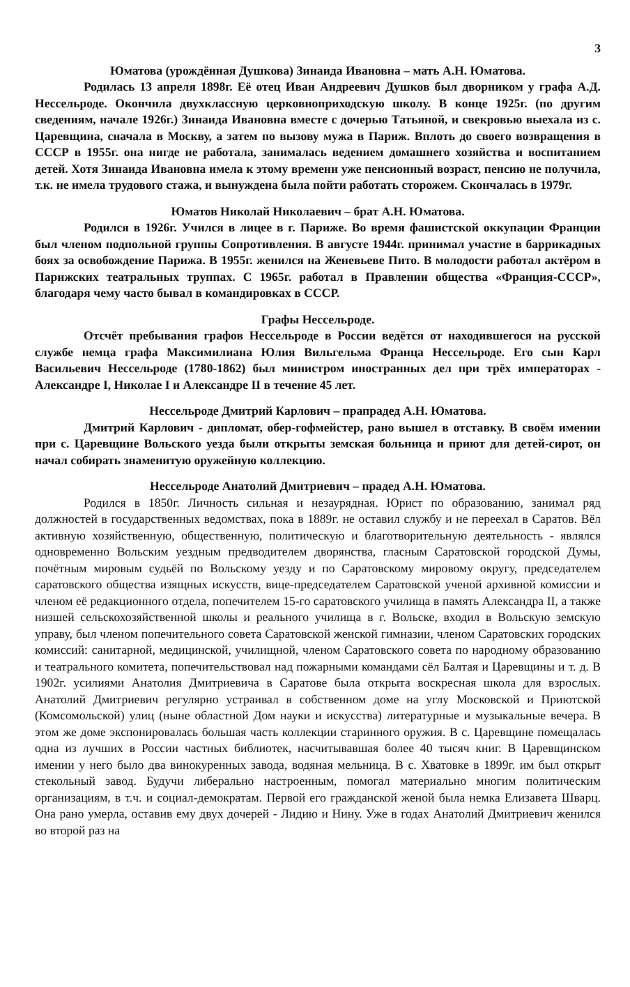3
Юматова (урождённая Душкова) Зинаида Ивановна – мать А.Н. Юматова.
Родилась 13 апреля 1898г. Её отец Иван Андреевич Душков был дворником у графа А.Д. Нессельроде. Окончила двухклассную церковноприходскую школу. В конце 1925г. (по другим сведениям, начале 1926г.) Зинаида Ивановна вместе с дочерью Татьяной, и свекровью выехала из с. Царевщина, сначала в Москву, а затем по вызову мужа в Париж. Вплоть до своего возвращения в СССР в 1955г. она нигде не работала, занималась ведением домашнего хозяйства и воспитанием детей. Хотя Зинаида Ивановна имела к этому времени уже пенсионный возраст, пенсию не получила, т.к. не имела трудового стажа, и вынуждена была пойти работать сторожем. Скончалась в 1979г.
Юматов Николай Николаевич – брат А.Н. Юматова.
Родился в 1926г. Учился в лицее в г. Париже. Во время фашистской оккупации Франции был членом подпольной группы Сопротивления. В августе 1944г. принимал участие в баррикадных боях за освобождение Парижа. В 1955г. женился на Женевьеве Пито. В молодости работал актёром в Парижских театральных труппах. С 1965г. работал в Правлении общества «Франция-СССР», благодаря чему часто бывал в командировках в СССР.
Графы Нессельроде.
Отсчёт пребывания графов Нессельроде в России ведётся от находившегося на русской службе немца графа Максимилиана Юлия Вильгельма Франца Нессельроде. Его сын Карл Васильевич Нессельроде (1780-1862) был министром иностранных дел при трёх императорах - Александре I, Николае I и Александре II в течение 45 лет.
Нессельроде Дмитрий Карлович – прапрадед А.Н. Юматова.
Дмитрий Карлович - дипломат, обер-гофмейстер, рано вышел в отставку. В своём имении при с. Царевщине Вольского уезда были открыты земская больница и приют для детей-сирот, он начал собирать знаменитую оружейную коллекцию.
Нессельроде Анатолий Дмитриевич – прадед А.Н. Юматова.
Родился в 1850г. Личность сильная и незаурядная. Юрист по образованию, занимал ряд должностей в государственных ведомствах, пока в 1889г. не оставил службу и не переехал в Саратов. Вёл активную хозяйственную, общественную, политическую и благотворительную деятельность - являлся одновременно Вольским уездным предводителем дворянства, гласным Саратовской городской Думы, почётным мировым судьёй по Вольскому уезду и по Саратовскому мировому округу, председателем саратовского общества изящных искусств, вице-председателем Саратовской ученой архивной комиссии и членом её редакционного отдела, попечителем 15-го саратовского училища в память Александра II, а также низшей сельскохозяйственной школы и реального училища в г. Вольске, входил в Вольскую земскую управу, был членом попечительного совета Саратовской женской гимназии, членом Саратовских городских комиссий: санитарной, медицинской, училищной, членом Саратовского совета по народному образованию и театрального комитета, попечительствовал над пожарными командами сёл Балтая и Царевщины и т. д. В 1902г. усилиями Анатолия Дмитриевича в Саратове была открыта воскресная школа для взрослых. Анатолий Дмитриевич регулярно устраивал в собственном доме на углу Московской и Приютской (Комсомольской) улиц (ныне областной Дом науки и искусства) литературные и музыкальные вечера. В этом же доме экспонировалась большая часть коллекции старинного оружия. В с. Царевщине помещалась одна из лучших в России частных библиотек, насчитывавшая более 40 тысяч книг. В Царевщинском имении у него было два винокуренных завода, водяная мельница. В с. Хватовке в 1899г. им был открыт стекольный завод. Будучи либерально настроенным, помогал материально многим политическим организациям, в т.ч. и социал-демократам. Первой его гражданской женой была немка Елизавета Шварц. Она рано умерла, оставив ему двух дочерей - Лидию и Нину. Уже в годах Анатолий Дмитриевич женился во второй раз на